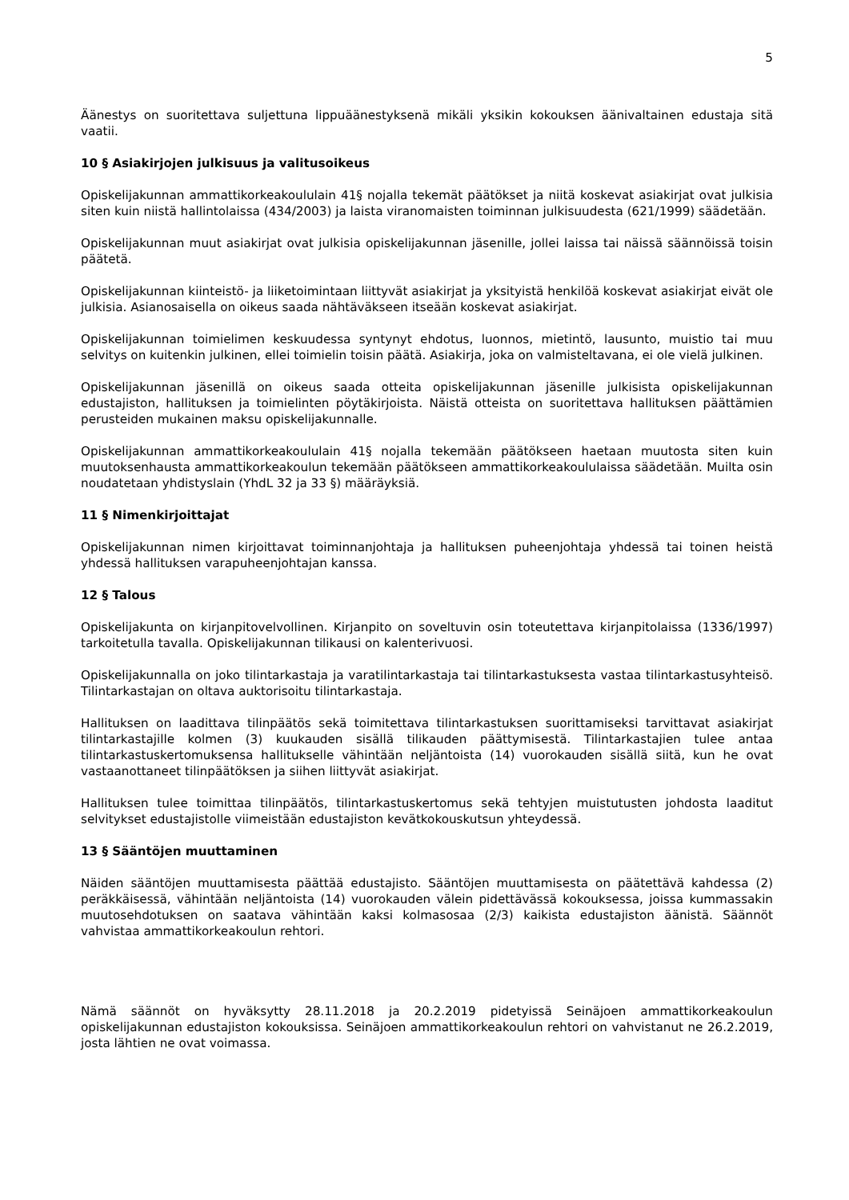5
Äänestys on suoritettava suljettuna lippuäänestyksenä mikäli yksikin kokouksen äänivaltainen edustaja sitä vaatii.
10 § Asiakirjojen julkisuus ja valitusoikeus
Opiskelijakunnan ammattikorkeakoululain 41§ nojalla tekemät päätökset ja niitä koskevat asiakirjat ovat julkisia siten kuin niistä hallintolaissa (434/2003) ja laista viranomaisten toiminnan julkisuudesta (621/1999) säädetään.
Opiskelijakunnan muut asiakirjat ovat julkisia opiskelijakunnan jäsenille, jollei laissa tai näissä säännöissä toisin päätetä.
Opiskelijakunnan kiinteistö- ja liiketoimintaan liittyvät asiakirjat ja yksityistä henkilöä koskevat asiakirjat eivät ole julkisia. Asianosaisella on oikeus saada nähtäväkseen itseään koskevat asiakirjat.
Opiskelijakunnan toimielimen keskuudessa syntynyt ehdotus, luonnos, mietintö, lausunto, muistio tai muu selvitys on kuitenkin julkinen, ellei toimielin toisin päätä. Asiakirja, joka on valmisteltavana, ei ole vielä julkinen.
Opiskelijakunnan jäsenillä on oikeus saada otteita opiskelijakunnan jäsenille julkisista opiskelijakunnan edustajiston, hallituksen ja toimielinten pöytäkirjoista. Näistä otteista on suoritettava hallituksen päättämien perusteiden mukainen maksu opiskelijakunnalle.
Opiskelijakunnan ammattikorkeakoululain 41§ nojalla tekemään päätökseen haetaan muutosta siten kuin muutoksenhausta ammattikorkeakoulun tekemään päätökseen ammattikorkeakoululaissa säädetään. Muilta osin noudatetaan yhdistyslain (YhdL 32 ja 33 §) määräyksiä.
11 § Nimenkirjoittajat
Opiskelijakunnan nimen kirjoittavat toiminnanjohtaja ja hallituksen puheenjohtaja yhdessä tai toinen heistä yhdessä hallituksen varapuheenjohtajan kanssa.
12 § Talous
Opiskelijakunta on kirjanpitovelvollinen. Kirjanpito on soveltuvin osin toteutettava kirjanpitolaissa (1336/1997) tarkoitetulla tavalla. Opiskelijakunnan tilikausi on kalenterivuosi.
Opiskelijakunnalla on joko tilintarkastaja ja varatilintarkastaja tai tilintarkastuksesta vastaa tilintarkastusyhteisö. Tilintarkastajan on oltava auktorisoitu tilintarkastaja.
Hallituksen on laadittava tilinpäätös sekä toimitettava tilintarkastuksen suorittamiseksi tarvittavat asiakirjat tilintarkastajille kolmen (3) kuukauden sisällä tilikauden päättymisestä. Tilintarkastajien tulee antaa tilintarkastuskertomuksensa hallitukselle vähintään neljäntoista (14) vuorokauden sisällä siitä, kun he ovat vastaanottaneet tilinpäätöksen ja siihen liittyvät asiakirjat.
Hallituksen tulee toimittaa tilinpäätös, tilintarkastuskertomus sekä tehtyjen muistutusten johdosta laaditut selvitykset edustajistolle viimeistään edustajiston kevätkokouskutsun yhteydessä.
13 § Sääntöjen muuttaminen
Näiden sääntöjen muuttamisesta päättää edustajisto. Sääntöjen muuttamisesta on päätettävä kahdessa (2) peräkkäisessä, vähintään neljäntoista (14) vuorokauden välein pidettävässä kokouksessa, joissa kummassakin muutosehdotuksen on saatava vähintään kaksi kolmasosaa (2/3) kaikista edustajiston äänistä. Säännöt vahvistaa ammattikorkeakoulun rehtori.
Nämä säännöt on hyväksytty 28.11.2018 ja 20.2.2019 pidetyissä Seinäjoen ammattikorkeakoulun opiskelijakunnan edustajiston kokouksissa. Seinäjoen ammattikorkeakoulun rehtori on vahvistanut ne 26.2.2019, josta lähtien ne ovat voimassa.